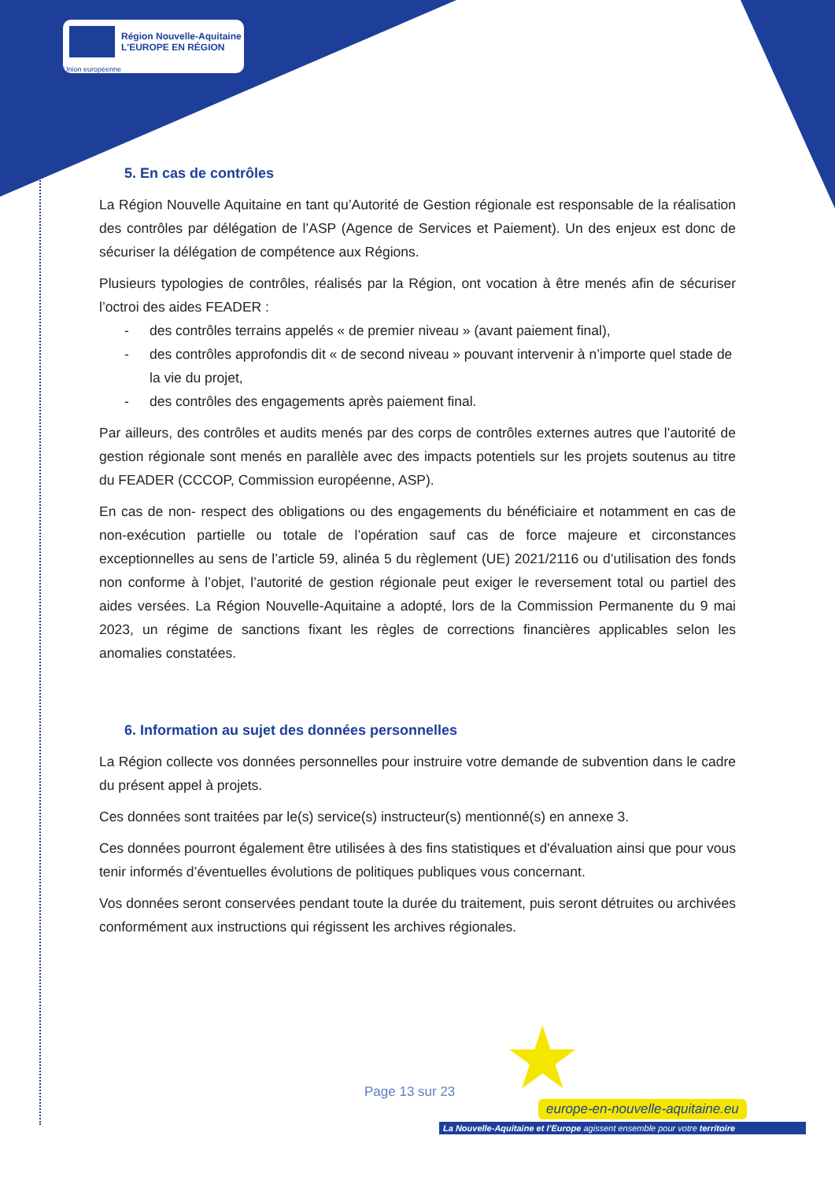Région Nouvelle-Aquitaine
L'EUROPE EN RÉGION
Union européenne
5. En cas de contrôles
La Région Nouvelle Aquitaine en tant qu’Autorité de Gestion régionale est responsable de la réalisation des contrôles par délégation de l’ASP (Agence de Services et Paiement). Un des enjeux est donc de sécuriser la délégation de compétence aux Régions.
Plusieurs typologies de contrôles, réalisés par la Région, ont vocation à être menés afin de sécuriser l’octroi des aides FEADER :
- des contrôles terrains appelés « de premier niveau » (avant paiement final),
- des contrôles approfondis dit « de second niveau » pouvant intervenir à n’importe quel stade de la vie du projet,
- des contrôles des engagements après paiement final.
Par ailleurs, des contrôles et audits menés par des corps de contrôles externes autres que l’autorité de gestion régionale sont menés en parallèle avec des impacts potentiels sur les projets soutenus au titre du FEADER (CCCOP, Commission européenne, ASP).
En cas de non- respect des obligations ou des engagements du bénéficiaire et notamment en cas de non-exécution partielle ou totale de l’opération sauf cas de force majeure et circonstances exceptionnelles au sens de l’article 59, alinéa 5 du règlement (UE) 2021/2116 ou d’utilisation des fonds non conforme à l’objet, l’autorité de gestion régionale peut exiger le reversement total ou partiel des aides versées. La Région Nouvelle-Aquitaine a adopté, lors de la Commission Permanente du 9 mai 2023, un régime de sanctions fixant les règles de corrections financières applicables selon les anomalies constatées.
6. Information au sujet des données personnelles
La Région collecte vos données personnelles pour instruire votre demande de subvention dans le cadre du présent appel à projets.
Ces données sont traitées par le(s) service(s) instructeur(s) mentionné(s) en annexe 3.
Ces données pourront également être utilisées à des fins statistiques et d'évaluation ainsi que pour vous tenir informés d’éventuelles évolutions de politiques publiques vous concernant.
Vos données seront conservées pendant toute la durée du traitement, puis seront détruites ou archivées conformément aux instructions qui régissent les archives régionales.
★
Page 13 sur 23
europe-en-nouvelle-aquitaine.eu
La Nouvelle-Aquitaine et l’Europe agissent ensemble pour votre territoire